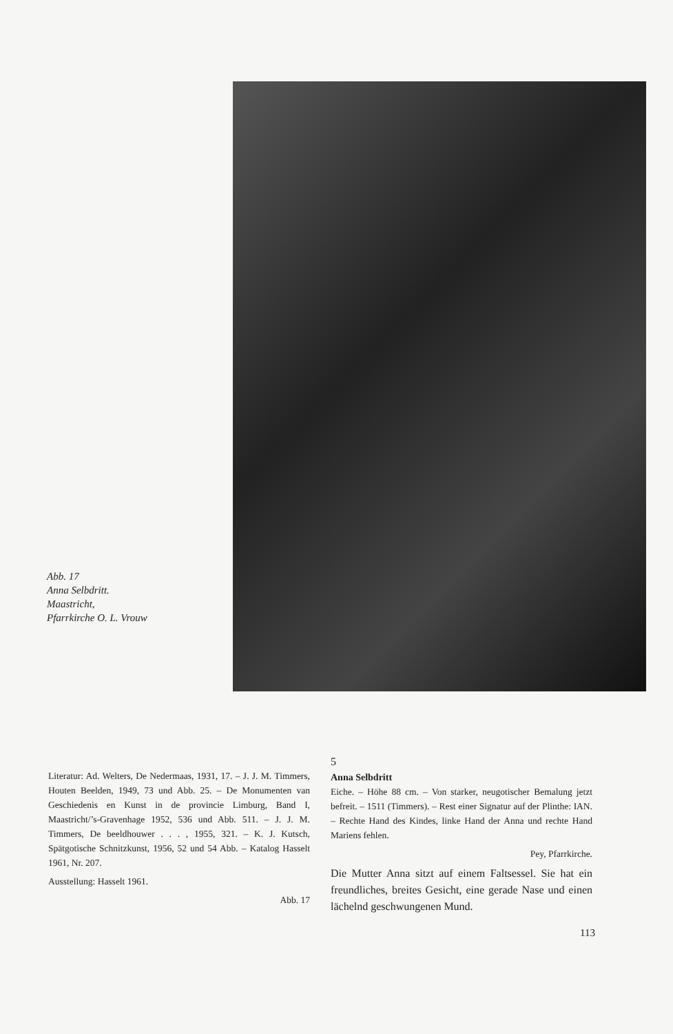Abb. 17
Anna Selbdritt.
Maastricht,
Pfarrkirche O. L. Vrouw
Literatur: Ad. Welters, De Nedermaas, 1931, 17. – J. J. M. Timmers, Houten Beelden, 1949, 73 und Abb. 25. – De Monumenten van Geschiedenis en Kunst in de provincie Limburg, Band I, Maastricht/’s-Gravenhage 1952, 536 und Abb. 511. – J. J. M. Timmers, De beeldhouwer . . . , 1955, 321. – K. J. Kutsch, Spätgotische Schnitzkunst, 1956, 52 und 54 Abb. – Katalog Hasselt 1961, Nr. 207.
Ausstellung: Hasselt 1961.
Abb. 17
5
Anna Selbdritt
Eiche. – Höhe 88 cm. – Von starker, neugotischer Bemalung jetzt befreit. – 1511 (Timmers). – Rest einer Signatur auf der Plinthe: IAN. – Rechte Hand des Kindes, linke Hand der Anna und rechte Hand Mariens fehlen.
Pey, Pfarrkirche.
Die Mutter Anna sitzt auf einem Faltsessel. Sie hat ein freundliches, breites Gesicht, eine gerade Nase und einen lächelnd geschwungenen Mund.
113